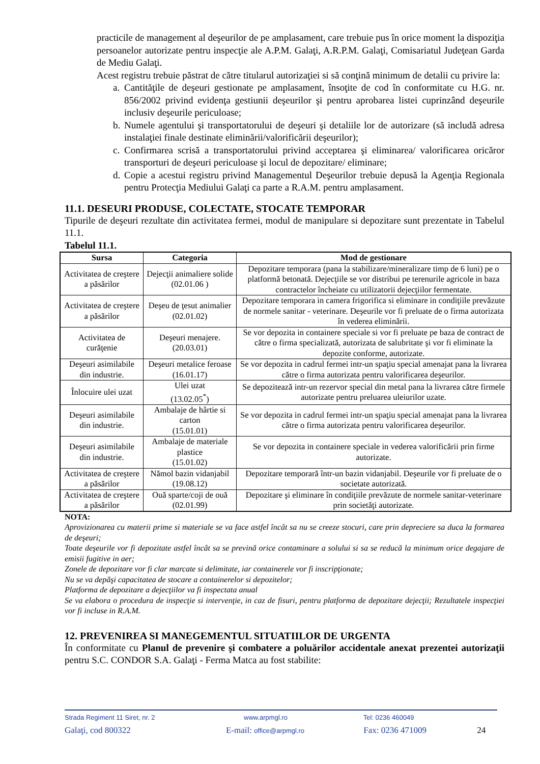practicile de management al deşeurilor de pe amplasament, care trebuie pus în orice moment la dispoziţia persoanelor autorizate pentru inspecţie ale A.P.M. Galaţi, A.R.P.M. Galaţi, Comisariatul Judeţean Garda de Mediu Galaţi.
Acest registru trebuie păstrat de către titularul autorizaţiei si să conţină minimum de detalii cu privire la:
a.
Cantităţile de deşeuri gestionate pe amplasament, însoţite de cod în conformitate cu H.G. nr. 856/2002 privind evidenţa gestiunii deşeurilor şi pentru aprobarea listei cuprinzând deşeurile inclusiv deşeurile periculoase;
b.
Numele agentului şi transportatorului de deşeuri şi detaliile lor de autorizare (să includă adresa instalaţiei finale destinate eliminării/valorificării deşeurilor);
c.
Confirmarea scrisă a transportatorului privind acceptarea şi eliminarea/ valorificarea oricăror transporturi de deşeuri periculoase şi locul de depozitare/ eliminare;
d.
Copie a acestui registru privind Managementul Deşeurilor trebuie depusă la Agenţia Regionala pentru Protecţia Mediului Galaţi ca parte a R.A.M. pentru amplasament.
11.1. DESEURI PRODUSE, COLECTATE, STOCATE TEMPORAR
Tipurile de deşeuri rezultate din activitatea fermei, modul de manipulare si depozitare sunt prezentate in Tabelul 11.1.
Tabelul 11.1.
| Sursa | Categoria | Mod de gestionare |
| --- | --- | --- |
| Activitatea de creştere a păsărilor | Dejecţii animaliere solide (02.01.06 ) | Depozitare temporara (pana la stabilizare/mineralizare timp de 6 luni) pe o platformă betonată. Dejecţiile se vor distribui pe terenurile agricole in baza contractelor încheiate cu utilizatorii dejecţiilor fermentate. |
| Activitatea de creştere a păsărilor | Deşeu de ţesut animalier (02.01.02) | Depozitare temporara in camera frigorifica si eliminare in condiţiile prevăzute de normele sanitar - veterinare. Deşeurile vor fi preluate de o firma autorizata în vederea eliminării. |
| Activitatea de curăţenie | Deşeuri menajere. (20.03.01) | Se vor depozita in containere speciale si vor fi preluate pe baza de contract de către o firma specializată, autorizata de salubritate şi vor fi eliminate la depozite conforme, autorizate. |
| Deşeuri asimilabile din industrie. | Deşeuri metalice feroase (16.01.17) | Se vor depozita in cadrul fermei intr-un spaţiu special amenajat pana la livrarea către o firma autorizata pentru valorificarea deşeurilor. |
| Înlocuire ulei uzat | Ulei uzat (13.02.05<sup>*</sup>) | Se depozitează intr-un rezervor special din metal pana la livrarea către firmele autorizate pentru preluarea uleiurilor uzate. |
| Deşeuri asimilabile din industrie. | Ambalaje de hârtie si carton (15.01.01) | Se vor depozita in cadrul fermei intr-un spaţiu special amenajat pana la livrarea către o firma autorizata pentru valorificarea deşeurilor. |
| Deşeuri asimilabile din industrie. | Ambalaje de materiale plastice (15.01.02) | Se vor depozita in containere speciale in vederea valorificării prin firme autorizate. |
| Activitatea de creştere a păsărilor | Nămol bazin vidanjabil (19.08.12) | Depozitare temporară într-un bazin vidanjabil. Deşeurile vor fi preluate de o societate autorizată. |
| Activitatea de creştere a păsărilor | Ouă sparte/coji de ouă (02.01.99) | Depozitare şi eliminare în condiţiile prevăzute de normele sanitar-veterinare prin societăţi autorizate. |
NOTA:
Aprovizionarea cu materii prime si materiale se va face astfel încât sa nu se creeze stocuri, care prin depreciere sa duca la formarea de deşeuri;
Toate deşeurile vor fi depozitate astfel încât sa se prevină orice contaminare a solului si sa se reducă la minimum orice degajare de emisii fugitive in aer;
Zonele de depozitare vor fi clar marcate si delimitate, iar containerele vor fi inscripţionate;
Nu se va depăşi capacitatea de stocare a containerelor si depozitelor;
Platforma de depozitare a dejecţiilor va fi inspectata anual
Se va elabora o procedura de inspecţie si intervenţie, in caz de fisuri, pentru platforma de depozitare dejecţii; Rezultatele inspecţiei vor fi incluse in R.A.M.
12. PREVENIREA SI MANEGEMENTUL SITUATIILOR DE URGENTA
În conformitate cu Planul de prevenire şi combatere a poluărilor accidentale anexat prezentei autorizaţii pentru S.C. CONDOR S.A. Galaţi - Ferma Matca au fost stabilite:
Strada Regiment 11 Siret, nr. 2
www.arpmgl.ro Tel: 0236 460049
Galaţi, cod 800322 E-mail: office@arpmgl.ro
Fax: 0236 471009 24